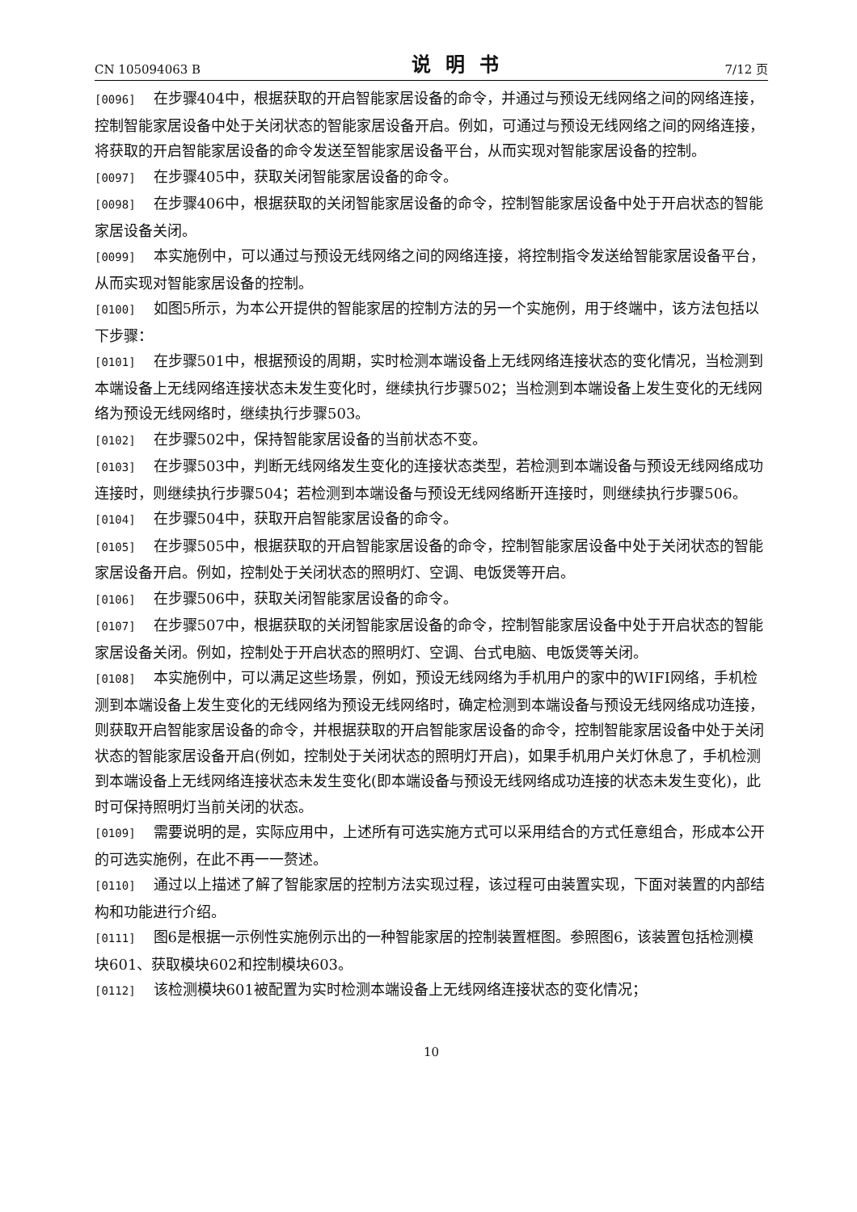CN 105094063 B 说明书 7/12 页
[0096] 在步骤404中，根据获取的开启智能家居设备的命令，并通过与预设无线网络之间的网络连接，控制智能家居设备中处于关闭状态的智能家居设备开启。例如，可通过与预设无线网络之间的网络连接，将获取的开启智能家居设备的命令发送至智能家居设备平台，从而实现对智能家居设备的控制。
[0097] 在步骤405中，获取关闭智能家居设备的命令。
[0098] 在步骤406中，根据获取的关闭智能家居设备的命令，控制智能家居设备中处于开启状态的智能家居设备关闭。
[0099] 本实施例中，可以通过与预设无线网络之间的网络连接，将控制指令发送给智能家居设备平台，从而实现对智能家居设备的控制。
[0100] 如图5所示，为本公开提供的智能家居的控制方法的另一个实施例，用于终端中，该方法包括以下步骤：
[0101] 在步骤501中，根据预设的周期，实时检测本端设备上无线网络连接状态的变化情况，当检测到本端设备上无线网络连接状态未发生变化时，继续执行步骤502；当检测到本端设备上发生变化的无线网络为预设无线网络时，继续执行步骤503。
[0102] 在步骤502中，保持智能家居设备的当前状态不变。
[0103] 在步骤503中，判断无线网络发生变化的连接状态类型，若检测到本端设备与预设无线网络成功连接时，则继续执行步骤504；若检测到本端设备与预设无线网络断开连接时，则继续执行步骤506。
[0104] 在步骤504中，获取开启智能家居设备的命令。
[0105] 在步骤505中，根据获取的开启智能家居设备的命令，控制智能家居设备中处于关闭状态的智能家居设备开启。例如，控制处于关闭状态的照明灯、空调、电饭煲等开启。
[0106] 在步骤506中，获取关闭智能家居设备的命令。
[0107] 在步骤507中，根据获取的关闭智能家居设备的命令，控制智能家居设备中处于开启状态的智能家居设备关闭。例如，控制处于开启状态的照明灯、空调、台式电脑、电饭煲等关闭。
[0108] 本实施例中，可以满足这些场景，例如，预设无线网络为手机用户的家中的WIFI网络，手机检测到本端设备上发生变化的无线网络为预设无线网络时，确定检测到本端设备与预设无线网络成功连接，则获取开启智能家居设备的命令，并根据获取的开启智能家居设备的命令，控制智能家居设备中处于关闭状态的智能家居设备开启(例如，控制处于关闭状态的照明灯开启)，如果手机用户关灯休息了，手机检测到本端设备上无线网络连接状态未发生变化(即本端设备与预设无线网络成功连接的状态未发生变化)，此时可保持照明灯当前关闭的状态。
[0109] 需要说明的是，实际应用中，上述所有可选实施方式可以采用结合的方式任意组合，形成本公开的可选实施例，在此不再一一赘述。
[0110] 通过以上描述了解了智能家居的控制方法实现过程，该过程可由装置实现，下面对装置的内部结构和功能进行介绍。
[0111] 图6是根据一示例性实施例示出的一种智能家居的控制装置框图。参照图6，该装置包括检测模块601、获取模块602和控制模块603。
[0112] 该检测模块601被配置为实时检测本端设备上无线网络连接状态的变化情况；
10